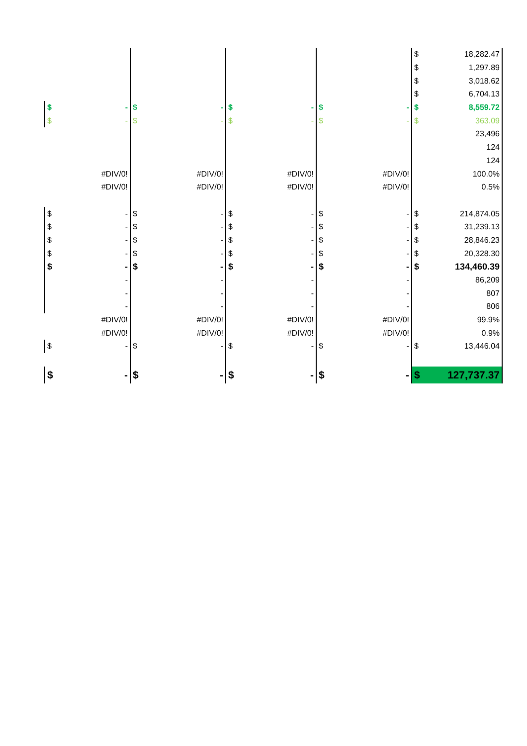| | | | | | | | | $ | 18,282.47 |
| | | | | | | | | $ | 1,297.89 |
| | | | | | | | | $ | 3,018.62 |
| | | | | | | | | $ | 6,704.13 |
| $ | - | $ | - | $ | - | $ | - | $ | 8,559.72 |
| $ | - | $ | - | $ | - | $ | - | $ | 363.09 |
| | | | | | | | | | 23,496 |
| | | | | | | | | | 124 |
| | | | | | | | | | 124 |
| | #DIV/0! | | #DIV/0! | | #DIV/0! | | #DIV/0! | | 100.0% |
| | #DIV/0! | | #DIV/0! | | #DIV/0! | | #DIV/0! | | 0.5% |
| $ | - | $ | - | $ | - | $ | - | $ | 214,874.05 |
| $ | - | $ | - | $ | - | $ | - | $ | 31,239.13 |
| $ | - | $ | - | $ | - | $ | - | $ | 28,846.23 |
| $ | - | $ | - | $ | - | $ | - | $ | 20,328.30 |
| $ | - | $ | - | $ | - | $ | - | $ | 134,460.39 |
| | - | | - | | - | | - | | 86,209 |
| | - | | - | | - | | - | | 807 |
| | - | | - | | - | | - | | 806 |
| | #DIV/0! | | #DIV/0! | | #DIV/0! | | #DIV/0! | | 99.9% |
| | #DIV/0! | | #DIV/0! | | #DIV/0! | | #DIV/0! | | 0.9% |
| $ | - | $ | - | $ | - | $ | - | $ | 13,446.04 |
| $ | - | $ | - | $ | - | $ | - | $ | 127,737.37 |